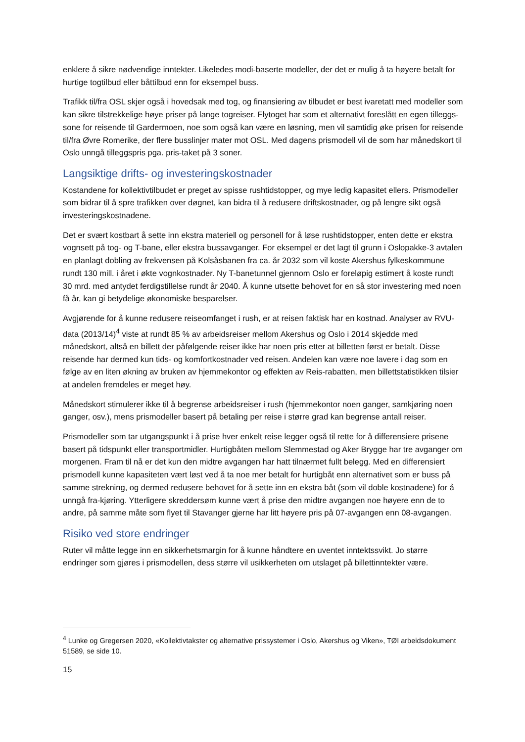enklere å sikre nødvendige inntekter. Likeledes modi-baserte modeller, der det er mulig å ta høyere betalt for hurtige togtilbud eller båttilbud enn for eksempel buss.
Trafikk til/fra OSL skjer også i hovedsak med tog, og finansiering av tilbudet er best ivaretatt med modeller som kan sikre tilstrekkelige høye priser på lange togreiser. Flytoget har som et alternativt foreslått en egen tilleggs-sone for reisende til Gardermoen, noe som også kan være en løsning, men vil samtidig øke prisen for reisende til/fra Øvre Romerike, der flere busslinjer mater mot OSL. Med dagens prismodell vil de som har månedskort til Oslo unngå tilleggspris pga. pris-taket på 3 soner.
Langsiktige drifts- og investeringskostnader
Kostandene for kollektivtilbudet er preget av spisse rushtidstopper, og mye ledig kapasitet ellers. Prismodeller som bidrar til å spre trafikken over døgnet, kan bidra til å redusere driftskostnader, og på lengre sikt også investeringskostnadene.
Det er svært kostbart å sette inn ekstra materiell og personell for å løse rushtidstopper, enten dette er ekstra vognsett på tog- og T-bane, eller ekstra bussavganger. For eksempel er det lagt til grunn i Oslopakke-3 avtalen en planlagt dobling av frekvensen på Kolsåsbanen fra ca. år 2032 som vil koste Akershus fylkeskommune rundt 130 mill. i året i økte vognkostnader. Ny T-banetunnel gjennom Oslo er foreløpig estimert å koste rundt 30 mrd. med antydet ferdigstillelse rundt år 2040. Å kunne utsette behovet for en så stor investering med noen få år, kan gi betydelige økonomiske besparelser.
Avgjørende for å kunne redusere reiseomfanget i rush, er at reisen faktisk har en kostnad. Analyser av RVU-data (2013/14)<sup>4</sup> viste at rundt 85 % av arbeidsreiser mellom Akershus og Oslo i 2014 skjedde med månedskort, altså en billett der påfølgende reiser ikke har noen pris etter at billetten først er betalt. Disse reisende har dermed kun tids- og komfortkostnader ved reisen. Andelen kan være noe lavere i dag som en følge av en liten økning av bruken av hjemmekontor og effekten av Reis-rabatten, men billettstatistikken tilsier at andelen fremdeles er meget høy.
Månedskort stimulerer ikke til å begrense arbeidsreiser i rush (hjemmekontor noen ganger, samkjøring noen ganger, osv.), mens prismodeller basert på betaling per reise i større grad kan begrense antall reiser.
Prismodeller som tar utgangspunkt i å prise hver enkelt reise legger også til rette for å differensiere prisene basert på tidspunkt eller transportmidler. Hurtigbåten mellom Slemmestad og Aker Brygge har tre avganger om morgenen. Fram til nå er det kun den midtre avgangen har hatt tilnærmet fullt belegg. Med en differensiert prismodell kunne kapasiteten vært løst ved å ta noe mer betalt for hurtigbåt enn alternativet som er buss på samme strekning, og dermed redusere behovet for å sette inn en ekstra båt (som vil doble kostnadene) for å unngå fra-kjøring. Ytterligere skreddersøm kunne vært å prise den midtre avgangen noe høyere enn de to andre, på samme måte som flyet til Stavanger gjerne har litt høyere pris på 07-avgangen enn 08-avgangen.
Risiko ved store endringer
Ruter vil måtte legge inn en sikkerhetsmargin for å kunne håndtere en uventet inntektssvikt. Jo større endringer som gjøres i prismodellen, dess større vil usikkerheten om utslaget på billettinntekter være.
<sup>4</sup> Lunke og Gregersen 2020, «Kollektivtakster og alternative prissystemer i Oslo, Akershus og Viken», TØI arbeidsdokument 51589, se side 10.
15